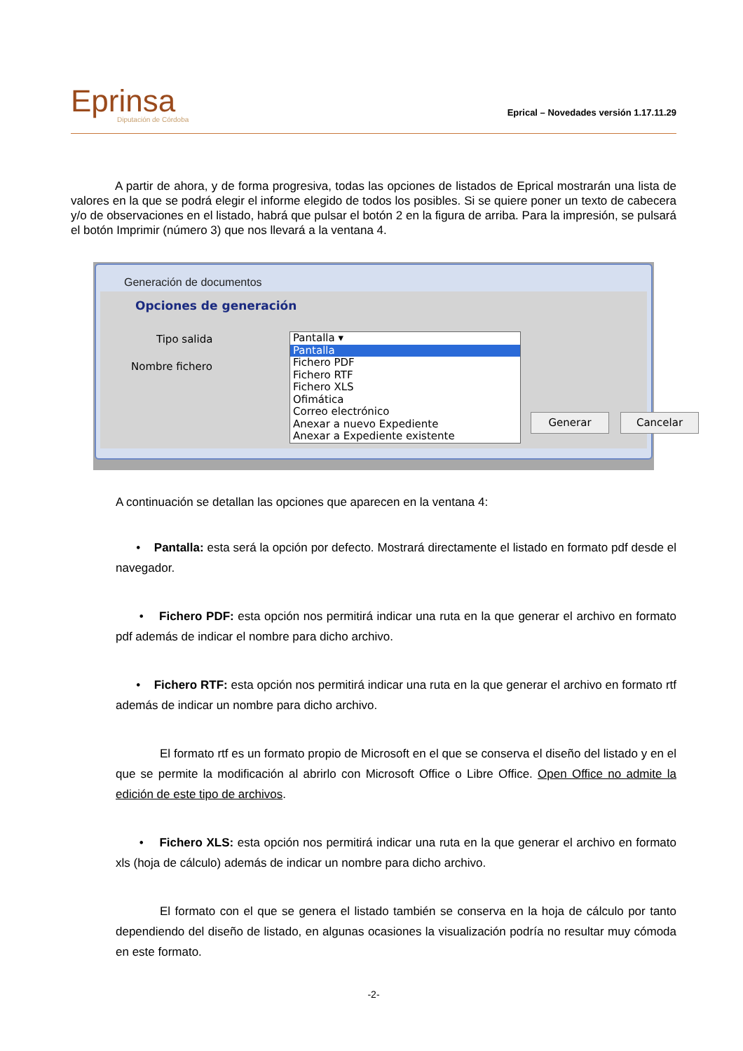Eprinsa
Diputación de Córdoba
Eprical – Novedades versión 1.17.11.29
A partir de ahora, y de forma progresiva, todas las opciones de listados de Eprical mostrarán una lista de valores en la que se podrá elegir el informe elegido de todos los posibles. Si se quiere poner un texto de cabecera y/o de observaciones en el listado, habrá que pulsar el botón 2 en la figura de arriba. Para la impresión, se pulsará el botón Imprimir (número 3) que nos llevará a la ventana 4.
Generación de documentos
Opciones de generación
Tipo salida
Nombre fichero
Pantalla ▾
Pantalla
Fichero PDF
Fichero RTF
Fichero XLS
Ofimática
Correo electrónico
Anexar a nuevo Expediente
Anexar a Expediente existente
Generar Cancelar
A continuación se detallan las opciones que aparecen en la ventana 4:
• Pantalla: esta será la opción por defecto. Mostrará directamente el listado en formato pdf desde el navegador.
• Fichero PDF: esta opción nos permitirá indicar una ruta en la que generar el archivo en formato pdf además de indicar el nombre para dicho archivo.
• Fichero RTF: esta opción nos permitirá indicar una ruta en la que generar el archivo en formato rtf además de indicar un nombre para dicho archivo.
El formato rtf es un formato propio de Microsoft en el que se conserva el diseño del listado y en el que se permite la modificación al abrirlo con Microsoft Office o Libre Office. Open Office no admite la edición de este tipo de archivos.
• Fichero XLS: esta opción nos permitirá indicar una ruta en la que generar el archivo en formato xls (hoja de cálculo) además de indicar un nombre para dicho archivo.
El formato con el que se genera el listado también se conserva en la hoja de cálculo por tanto dependiendo del diseño de listado, en algunas ocasiones la visualización podría no resultar muy cómoda en este formato.
-2-